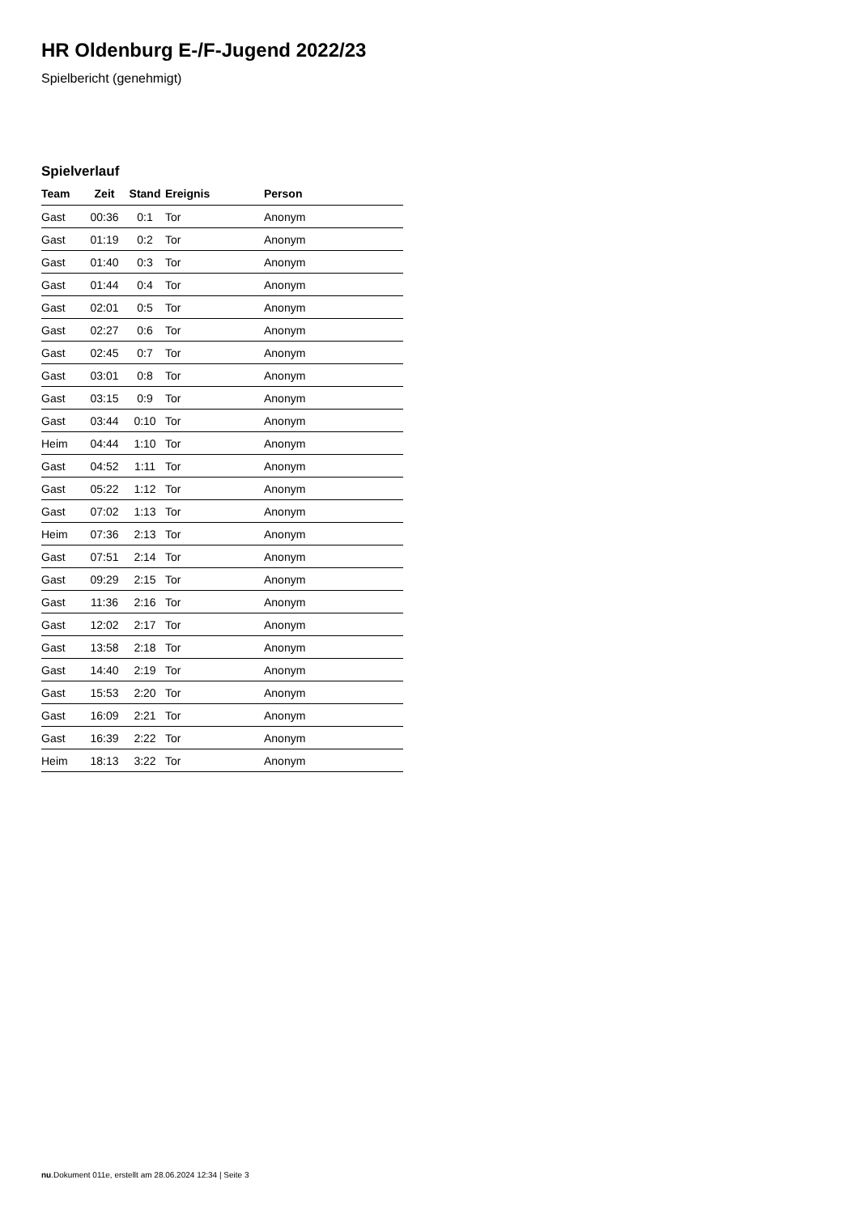HR Oldenburg E-/F-Jugend 2022/23
Spielbericht (genehmigt)
Spielverlauf
| Team | Zeit | Stand | Ereignis | Person |
| --- | --- | --- | --- | --- |
| Gast | 00:36 | 0:1 | Tor | Anonym |
| Gast | 01:19 | 0:2 | Tor | Anonym |
| Gast | 01:40 | 0:3 | Tor | Anonym |
| Gast | 01:44 | 0:4 | Tor | Anonym |
| Gast | 02:01 | 0:5 | Tor | Anonym |
| Gast | 02:27 | 0:6 | Tor | Anonym |
| Gast | 02:45 | 0:7 | Tor | Anonym |
| Gast | 03:01 | 0:8 | Tor | Anonym |
| Gast | 03:15 | 0:9 | Tor | Anonym |
| Gast | 03:44 | 0:10 | Tor | Anonym |
| Heim | 04:44 | 1:10 | Tor | Anonym |
| Gast | 04:52 | 1:11 | Tor | Anonym |
| Gast | 05:22 | 1:12 | Tor | Anonym |
| Gast | 07:02 | 1:13 | Tor | Anonym |
| Heim | 07:36 | 2:13 | Tor | Anonym |
| Gast | 07:51 | 2:14 | Tor | Anonym |
| Gast | 09:29 | 2:15 | Tor | Anonym |
| Gast | 11:36 | 2:16 | Tor | Anonym |
| Gast | 12:02 | 2:17 | Tor | Anonym |
| Gast | 13:58 | 2:18 | Tor | Anonym |
| Gast | 14:40 | 2:19 | Tor | Anonym |
| Gast | 15:53 | 2:20 | Tor | Anonym |
| Gast | 16:09 | 2:21 | Tor | Anonym |
| Gast | 16:39 | 2:22 | Tor | Anonym |
| Heim | 18:13 | 3:22 | Tor | Anonym |
nu.Dokument 011e, erstellt am 28.06.2024 12:34 | Seite 3